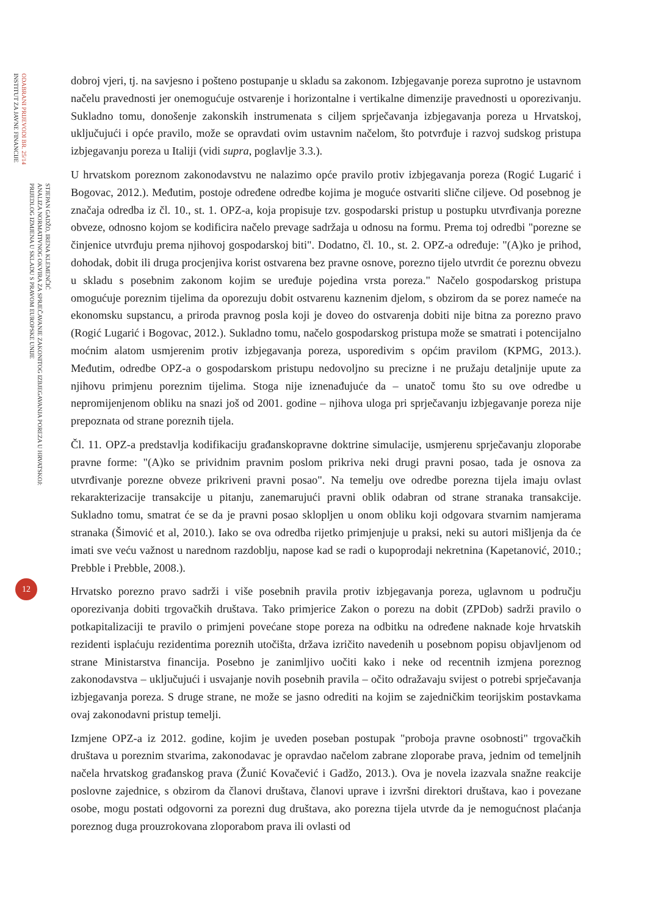ODABRANI PRIJEVODI BR. 25/14
INSTITUT ZA JAVNE FINANCIJE
STJEPAN GADŽO, IRENA KLEMENČIĆ
ANALIZA NORMATIVNOG OKVIRA ZA SPRJEČAVANJE ZAKONITOG IZBJEGAVANJA POREZA U HRVATSKOJ:
PRIJEDLOG IZMJENA U SKLADU S PRAVOM EUROPSKE UNIJE
12
dobroj vjeri, tj. na savjesno i pošteno postupanje u skladu sa zakonom. Izbjegavanje poreza suprotno je ustavnom načelu pravednosti jer onemogućuje ostvarenje i horizontalne i vertikalne dimenzije pravednosti u oporezivanju. Sukladno tomu, donošenje zakonskih instrumenata s ciljem sprječavanja izbjegavanja poreza u Hrvatskoj, uključujući i opće pravilo, može se opravdati ovim ustavnim načelom, što potvrđuje i razvoj sudskog pristupa izbjegavanju poreza u Italiji (vidi supra, poglavlje 3.3.).
U hrvatskom poreznom zakonodavstvu ne nalazimo opće pravilo protiv izbjegavanja poreza (Rogić Lugarić i Bogovac, 2012.). Međutim, postoje određene odredbe kojima je moguće ostvariti slične ciljeve. Od posebnog je značaja odredba iz čl. 10., st. 1. OPZ-a, koja propisuje tzv. gospodarski pristup u postupku utvrđivanja porezne obveze, odnosno kojom se kodificira načelo prevage sadržaja u odnosu na formu. Prema toj odredbi "porezne se činjenice utvrđuju prema njihovoj gospodarskoj biti". Dodatno, čl. 10., st. 2. OPZ-a određuje: "(A)ko je prihod, dohodak, dobit ili druga procjenjiva korist ostvarena bez pravne osnove, porezno tijelo utvrdit će poreznu obvezu u skladu s posebnim zakonom kojim se uređuje pojedina vrsta poreza." Načelo gospodarskog pristupa omogućuje poreznim tijelima da oporezuju dobit ostvarenu kaznenim djelom, s obzirom da se porez nameće na ekonomsku supstancu, a priroda pravnog posla koji je doveo do ostvarenja dobiti nije bitna za porezno pravo (Rogić Lugarić i Bogovac, 2012.). Sukladno tomu, načelo gospodarskog pristupa može se smatrati i potencijalno moćnim alatom usmjerenim protiv izbjegavanja poreza, usporedivim s općim pravilom (KPMG, 2013.). Međutim, odredbe OPZ-a o gospodarskom pristupu nedovoljno su precizne i ne pružaju detaljnije upute za njihovu primjenu poreznim tijelima. Stoga nije iznenađujuće da – unatoč tomu što su ove odredbe u nepromijenjenom obliku na snazi još od 2001. godine – njihova uloga pri sprječavanju izbjegavanje poreza nije prepoznata od strane poreznih tijela.
Čl. 11. OPZ-a predstavlja kodifikaciju građanskopravne doktrine simulacije, usmjerenu sprječavanju zloporabe pravne forme: "(A)ko se prividnim pravnim poslom prikriva neki drugi pravni posao, tada je osnova za utvrđivanje porezne obveze prikriveni pravni posao". Na temelju ove odredbe porezna tijela imaju ovlast rekarakterizacije transakcije u pitanju, zanemarujući pravni oblik odabran od strane stranaka transakcije. Sukladno tomu, smatrat će se da je pravni posao sklopljen u onom obliku koji odgovara stvarnim namjerama stranaka (Šimović et al, 2010.). Iako se ova odredba rijetko primjenjuje u praksi, neki su autori mišljenja da će imati sve veću važnost u narednom razdoblju, napose kad se radi o kupoprodaji nekretnina (Kapetanović, 2010.; Prebble i Prebble, 2008.).
Hrvatsko porezno pravo sadrži i više posebnih pravila protiv izbjegavanja poreza, uglavnom u području oporezivanja dobiti trgovačkih društava. Tako primjerice Zakon o porezu na dobit (ZPDob) sadrži pravilo o potkapitalizaciji te pravilo o primjeni povećane stope poreza na odbitku na određene naknade koje hrvatskih rezidenti isplaćuju rezidentima poreznih utočišta, država izričito navedenih u posebnom popisu objavljenom od strane Ministarstva financija. Posebno je zanimljivo uočiti kako i neke od recentnih izmjena poreznog zakonodavstva – uključujući i usvajanje novih posebnih pravila – očito odražavaju svijest o potrebi sprječavanja izbjegavanja poreza. S druge strane, ne može se jasno odrediti na kojim se zajedničkim teorijskim postavkama ovaj zakonodavni pristup temelji.
Izmjene OPZ-a iz 2012. godine, kojim je uveden poseban postupak "proboja pravne osobnosti" trgovačkih društava u poreznim stvarima, zakonodavac je opravdao načelom zabrane zloporabe prava, jednim od temeljnih načela hrvatskog građanskog prava (Žunić Kovačević i Gadžo, 2013.). Ova je novela izazvala snažne reakcije poslovne zajednice, s obzirom da članovi društava, članovi uprave i izvršni direktori društava, kao i povezane osobe, mogu postati odgovorni za porezni dug društava, ako porezna tijela utvrde da je nemogućnost plaćanja poreznog duga prouzrokovana zloporabom prava ili ovlasti od